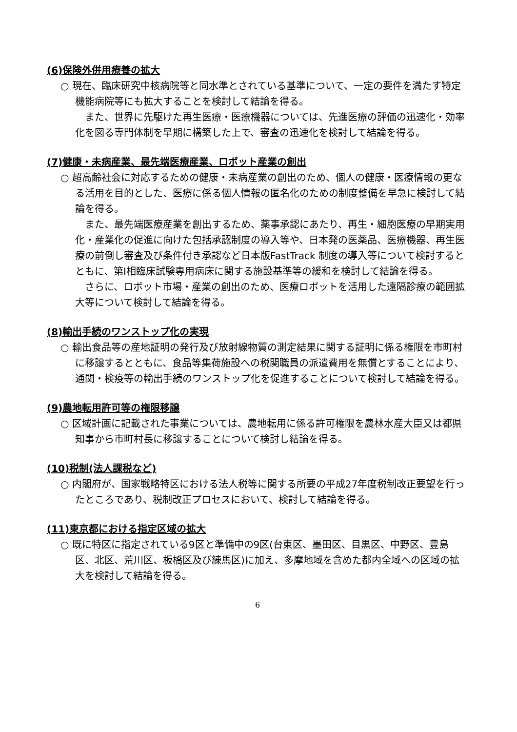(6)保険外併用療養の拡大
○ 現在、臨床研究中核病院等と同水準とされている基準について、一定の要件を満たす特定機能病院等にも拡大することを検討して結論を得る。
また、世界に先駆けた再生医療・医療機器については、先進医療の評価の迅速化・効率化を図る専門体制を早期に構築した上で、審査の迅速化を検討して結論を得る。
(7)健康・未病産業、最先端医療産業、ロボット産業の創出
○ 超高齢社会に対応するための健康・未病産業の創出のため、個人の健康・医療情報の更なる活用を目的とした、医療に係る個人情報の匿名化のための制度整備を早急に検討して結論を得る。
また、最先端医療産業を創出するため、薬事承認にあたり、再生・細胞医療の早期実用化・産業化の促進に向けた包括承認制度の導入等や、日本発の医薬品、医療機器、再生医療の前倒し審査及び条件付き承認など日本版FastTrack 制度の導入等について検討するとともに、第Ⅰ相臨床試験専用病床に関する施設基準等の緩和を検討して結論を得る。
さらに、ロボット市場・産業の創出のため、医療ロボットを活用した遠隔診療の範囲拡大等について検討して結論を得る。
(8)輸出手続のワンストップ化の実現
○ 輸出食品等の産地証明の発行及び放射線物質の測定結果に関する証明に係る権限を市町村に移譲するとともに、食品等集荷施設への税関職員の派遣費用を無償とすることにより、通関・検疫等の輸出手続のワンストップ化を促進することについて検討して結論を得る。
(9)農地転用許可等の権限移譲
○ 区域計画に記載された事業については、農地転用に係る許可権限を農林水産大臣又は都県知事から市町村長に移譲することについて検討し結論を得る。
(10)税制(法人課税など)
○ 内閣府が、国家戦略特区における法人税等に関する所要の平成27年度税制改正要望を行ったところであり、税制改正プロセスにおいて、検討して結論を得る。
(11)東京都における指定区域の拡大
○ 既に特区に指定されている9区と準備中の9区(台東区、墨田区、目黒区、中野区、豊島区、北区、荒川区、板橋区及び練馬区)に加え、多摩地域を含めた都内全域への区域の拡大を検討して結論を得る。
6